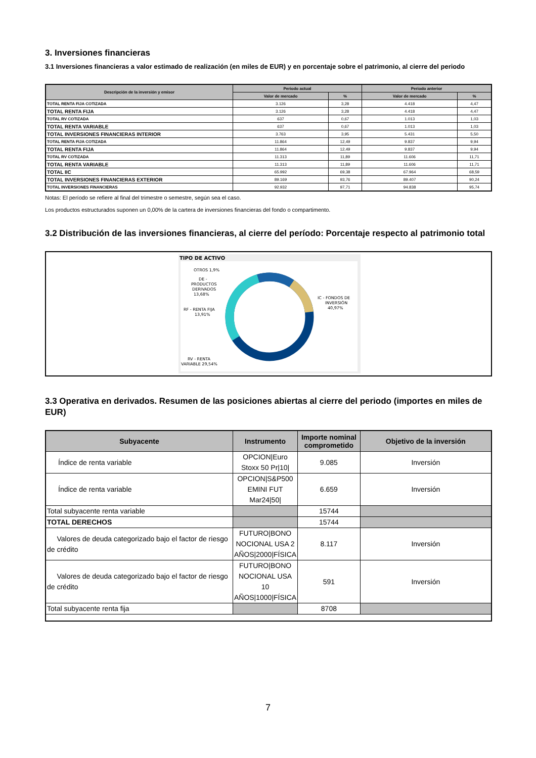3. Inversiones financieras
3.1 Inversiones financieras a valor estimado de realización (en miles de EUR) y en porcentaje sobre el patrimonio, al cierre del periodo
| Descripción de la inversión y emisor | Periodo actual | | Periodo anterior | |
| --- | --- | --- | --- | --- |
| | Valor de mercado | % | Valor de mercado | % |
| TOTAL RENTA FIJA COTIZADA | 3.126 | 3,28 | 4.418 | 4,47 |
| TOTAL RENTA FIJA | 3.126 | 3,28 | 4.418 | 4,47 |
| TOTAL RV COTIZADA | 637 | 0,67 | 1.013 | 1,03 |
| TOTAL RENTA VARIABLE | 637 | 0,67 | 1.013 | 1,03 |
| TOTAL INVERSIONES FINANCIERAS INTERIOR | 3.763 | 3,95 | 5.431 | 5,50 |
| TOTAL RENTA FIJA COTIZADA | 11.864 | 12,49 | 9.837 | 9,94 |
| TOTAL RENTA FIJA | 11.864 | 12,49 | 9.837 | 9,94 |
| TOTAL RV COTIZADA | 11.313 | 11,89 | 11.606 | 11,71 |
| TOTAL RENTA VARIABLE | 11.313 | 11,89 | 11.606 | 11,71 |
| TOTAL IIC | 65.992 | 69,38 | 67.964 | 68,59 |
| TOTAL INVERSIONES FINANCIERAS EXTERIOR | 89.169 | 93,76 | 89.407 | 90,24 |
| TOTAL INVERSIONES FINANCIERAS | 92.932 | 97,71 | 94.838 | 95,74 |
Notas: El período se refiere al final del trimestre o semestre, según sea el caso.
Los productos estructurados suponen un 0,00% de la cartera de inversiones financieras del fondo o compartimento.
3.2 Distribución de las inversiones financieras, al cierre del período: Porcentaje respecto al patrimonio total
TIPO DE ACTIVO
OTROS 1,9%
DE -
PRODUCTOS
DERIVADOS
13,68%
RF - RENTA FIJA
13,91%
IC - FONDOS DE
INVERSIÓN
40,97%
RV - RENTA
VARIABLE 29,54%
3.3 Operativa en derivados. Resumen de las posiciones abiertas al cierre del periodo (importes en miles de EUR)
| Subyacente | Instrumento | Importe nominal comprometido | Objetivo de la inversión |
| --- | --- | --- | --- |
| Índice de renta variable | OPCION/Euro Stoxx 50 Pr/10/ | 9.085 | Inversión |
| Índice de renta variable | OPCION/S&P500 EMINI FUT Mar24/50/ | 6.659 | Inversión |
| Total subyacente renta variable | | 15744 | |
| TOTAL DERECHOS | | 15744 | |
| Valores de deuda categorizado bajo el factor de riesgo de crédito | FUTURO/BONO NOCIONAL USA 2 AÑOS/2000/FÍSICA | 8.117 | Inversión |
| Valores de deuda categorizado bajo el factor de riesgo de crédito | FUTURO/BONO NOCIONAL USA 10 AÑOS/1000/FÍSICA | 591 | Inversión |
| Total subyacente renta fija | | 8708 | |
7